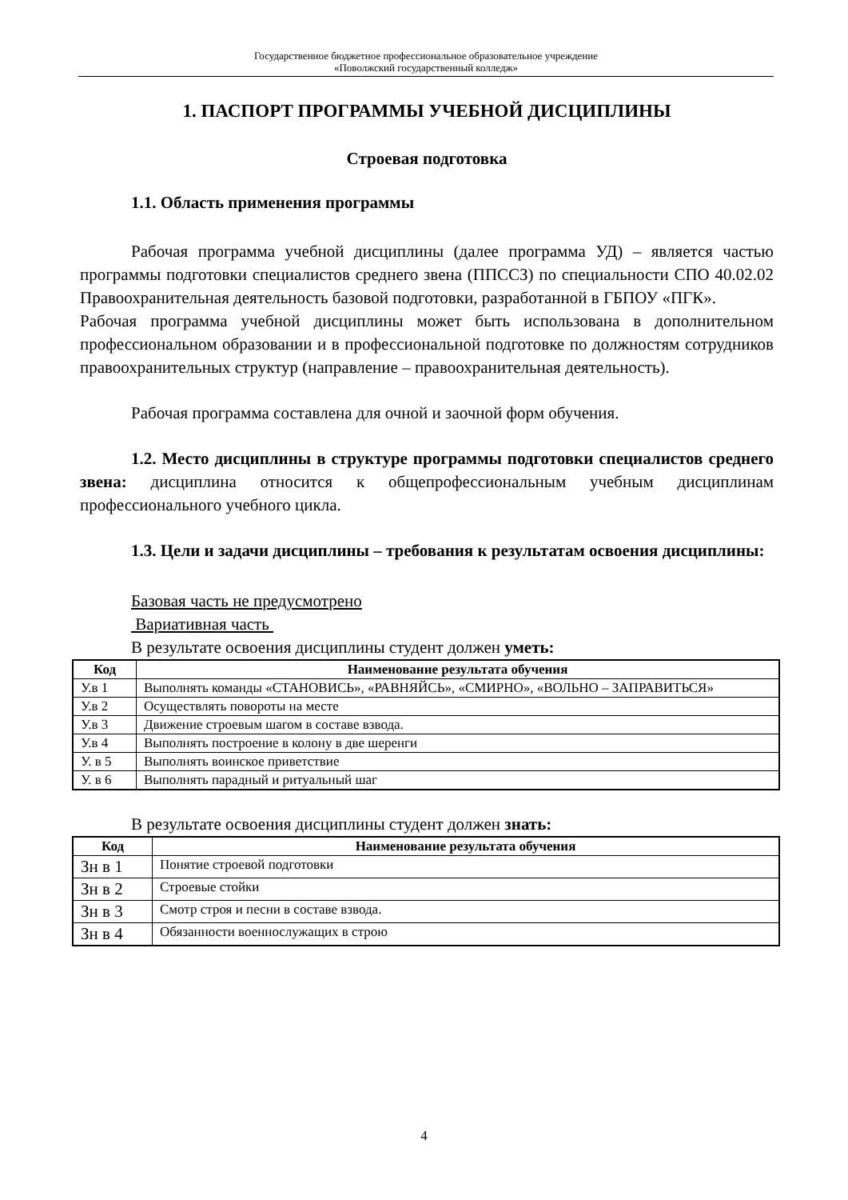Государственное бюджетное профессиональное образовательное учреждение
«Поволжский государственный колледж»
1. ПАСПОРТ ПРОГРАММЫ УЧЕБНОЙ ДИСЦИПЛИНЫ
Строевая подготовка
1.1. Область применения программы
Рабочая программа учебной дисциплины (далее программа УД) – является частью программы подготовки специалистов среднего звена (ППССЗ) по специальности СПО 40.02.02 Правоохранительная деятельность базовой подготовки, разработанной в ГБПОУ «ПГК».
Рабочая программа учебной дисциплины может быть использована в дополнительном профессиональном образовании и в профессиональной подготовке по должностям сотрудников правоохранительных структур (направление – правоохранительная деятельность).
Рабочая программа составлена для очной и заочной форм обучения.
1.2. Место дисциплины в структуре программы подготовки специалистов среднего звена: дисциплина относится к общепрофессиональным учебным дисциплинам профессионального учебного цикла.
1.3. Цели и задачи дисциплины – требования к результатам освоения дисциплины:
Базовая часть не предусмотрено
Вариативная часть
В результате освоения дисциплины студент должен уметь:
| Код | Наименование результата обучения |
| --- | --- |
| У.в 1 | Выполнять команды «СТАНОВИСЬ», «РАВНЯЙСЬ», «СМИРНО», «ВОЛЬНО – ЗАПРАВИТЬСЯ» |
| У.в 2 | Осуществлять повороты на месте |
| У.в 3 | Движение строевым шагом в составе взвода. |
| У.в 4 | Выполнять построение в колону в две шеренги |
| У. в 5 | Выполнять воинское приветствие |
| У. в 6 | Выполнять парадный и ритуальный шаг |
В результате освоения дисциплины студент должен знать:
| Код | Наименование результата обучения |
| --- | --- |
| Зн в 1 | Понятие строевой подготовки |
| Зн в 2 | Строевые стойки |
| Зн в 3 | Смотр строя и песни в составе взвода. |
| Зн в 4 | Обязанности военнослужащих в строю |
4